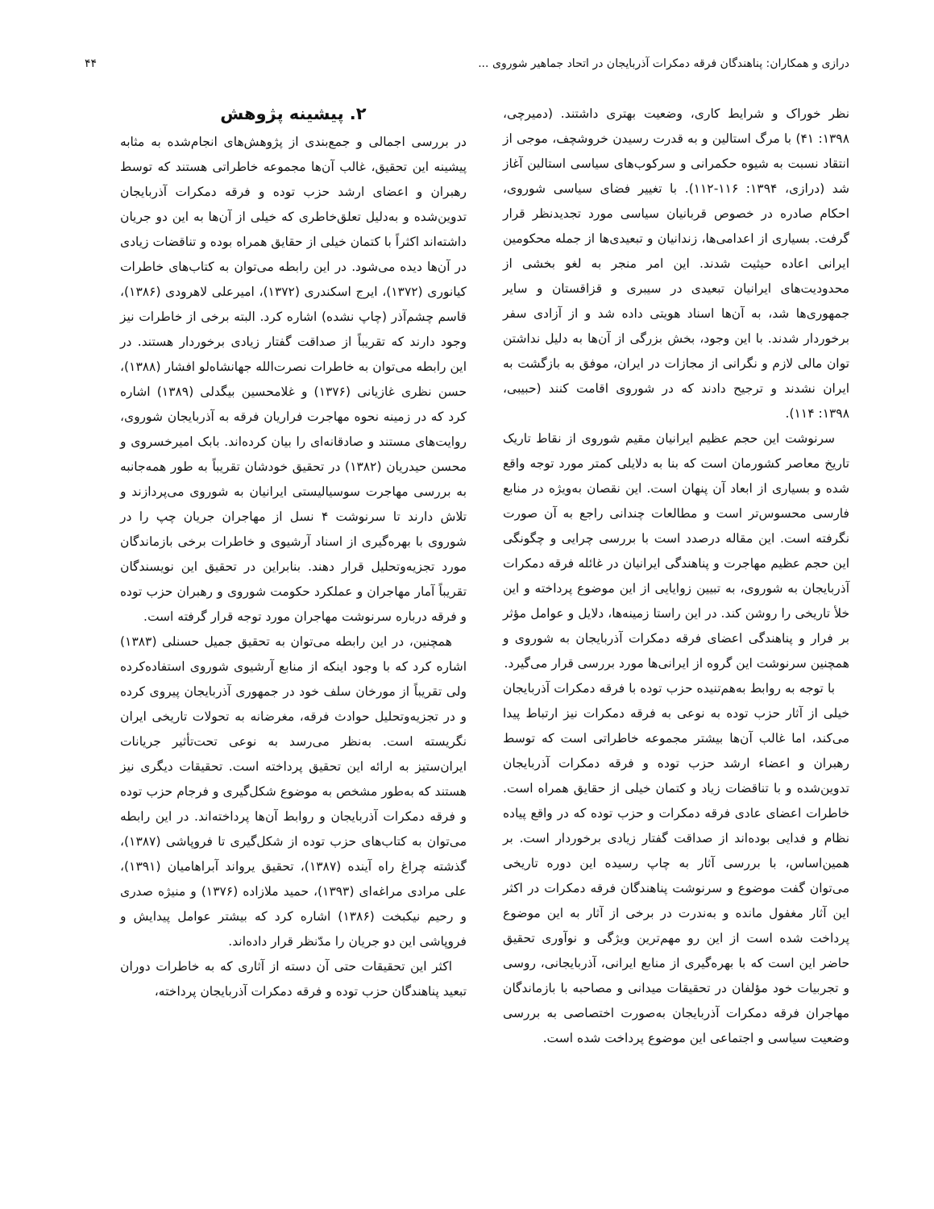درازی و همکاران: پناهندگان فرقه دمکرات آذربایجان در اتحاد جماهیر شوروی ... ۴۴
نظر خوراک و شرایط کاری، وضعیت بهتری داشتند. (دمیرچی، ۱۳۹۸: ۴۱) با مرگ استالین و به قدرت رسیدن خروشچف، موجی از انتقاد نسبت به شیوه حکمرانی و سرکوب‌های سیاسی استالین آغاز شد (درازی، ۱۳۹۴: ۱۱۶-۱۱۲). با تغییر فضای سیاسی شوروی، احکام صادره در خصوص قربانیان سیاسی مورد تجدیدنظر قرار گرفت. بسیاری از اعدامی‌ها، زندانیان و تبعیدی‌ها از جمله محکومین ایرانی اعاده حیثیت شدند. این امر منجر به لغو بخشی از محدودیت‌های ایرانیان تبعیدی در سیبری و قزاقستان و سایر جمهوری‌ها شد، به آن‌ها اسناد هویتی داده شد و از آزادی سفر برخوردار شدند. با این وجود، بخش بزرگی از آن‌ها به دلیل نداشتن توان مالی لازم و نگرانی از مجازات در ایران، موفق به بازگشت به ایران نشدند و ترجیح دادند که در شوروی اقامت کنند (حبیبی، ۱۳۹۸: ۱۱۴).
سرنوشت این حجم عظیم ایرانیان مقیم شوروی از نقاط تاریک تاریخ معاصر کشورمان است که بنا به دلایلی کمتر مورد توجه واقع شده و بسیاری از ابعاد آن پنهان است. این نقصان به‌ویژه در منابع فارسی محسوس‌تر است و مطالعات چندانی راجع به آن صورت نگرفته است. این مقاله درصدد است با بررسی چرایی و چگونگی این حجم عظیم مهاجرت و پناهندگی ایرانیان در غائله فرقه دمکرات آذربایجان به شوروی، به تبیین زوایایی از این موضوع پرداخته و این خلأ تاریخی را روشن کند. در این راستا زمینه‌ها، دلایل و عوامل مؤثر بر فرار و پناهندگی اعضای فرقه دمکرات آذربایجان به شوروی و همچنین سرنوشت این گروه از ایرانی‌ها مورد بررسی قرار می‌گیرد.
با توجه به روابط به‌هم‌تنیده حزب توده با فرقه دمکرات آذربایجان خیلی از آثار حزب توده به نوعی به فرقه دمکرات نیز ارتباط پیدا می‌کند، اما غالب آن‌ها بیشتر مجموعه خاطراتی است که توسط رهبران و اعضاء ارشد حزب توده و فرقه دمکرات آذربایجان تدوین‌شده و با تناقضات زیاد و کتمان خیلی از حقایق همراه است. خاطرات اعضای عادی فرقه دمکرات و حزب توده که در واقع پیاده نظام و فدایی بوده‌اند از صداقت گفتار زیادی برخوردار است. بر همین‌اساس، با بررسی آثار به چاپ رسیده این دوره تاریخی می‌توان گفت موضوع و سرنوشت پناهندگان فرقه دمکرات در اکثر این آثار مغفول مانده و به‌ندرت در برخی از آثار به این موضوع پرداخت شده است از این رو مهم‌ترین ویژگی و نوآوری تحقیق حاضر این است که با بهره‌گیری از منابع ایرانی، آذربایجانی، روسی و تجربیات خود مؤلفان در تحقیقات میدانی و مصاحبه با بازماندگان مهاجران فرقه دمکرات آذربایجان به‌صورت اختصاصی به بررسی وضعیت سیاسی و اجتماعی این موضوع پرداخت شده است.
۲. پیشینه پژوهش
در بررسی اجمالی و جمع‌بندی از پژوهش‌های انجام‌شده به مثابه پیشینه این تحقیق، غالب آن‌ها مجموعه خاطراتی هستند که توسط رهبران و اعضای ارشد حزب توده و فرقه دمکرات آذربایجان تدوین‌شده و به‌دلیل تعلق‌خاطری که خیلی از آن‌ها به این دو جریان داشته‌اند اکثراً با کتمان خیلی از حقایق همراه بوده و تناقضات زیادی در آن‌ها دیده می‌شود. در این رابطه می‌توان به کتاب‌های خاطرات کیانوری (۱۳۷۲)، ایرج اسکندری (۱۳۷۲)، امیرعلی لاهرودی (۱۳۸۶)، قاسم چشم‌آذر (چاپ نشده) اشاره کرد. البته برخی از خاطرات نیز وجود دارند که تقریباً از صداقت گفتار زیادی برخوردار هستند. در این رابطه می‌توان به خاطرات نصرت‌الله جهانشاه‌لو افشار (۱۳۸۸)، حسن نظری غازیانی (۱۳۷۶) و غلامحسین بیگدلی (۱۳۸۹) اشاره کرد که در زمینه نحوه مهاجرت فراریان فرقه به آذربایجان شوروی، روایت‌های مستند و صادقانه‌ای را بیان کرده‌اند. بابک امیرخسروی و محسن حیدریان (۱۳۸۲) در تحقیق خودشان تقریباً به طور همه‌جانبه به بررسی مهاجرت سوسیالیستی ایرانیان به شوروی می‌پردازند و تلاش دارند تا سرنوشت ۴ نسل از مهاجران جریان چپ را در شوروی با بهره‌گیری از اسناد آرشیوی و خاطرات برخی بازماندگان مورد تجزیه‌وتحلیل قرار دهند. بنابراین در تحقیق این نویسندگان تقریباً آمار مهاجران و عملکرد حکومت شوروی و رهبران حزب توده و فرقه درباره سرنوشت مهاجران مورد توجه قرار گرفته است.
همچنین، در این رابطه می‌توان به تحقیق جمیل حسنلی (۱۳۸۳) اشاره کرد که با وجود اینکه از منابع آرشیوی شوروی استفاده‌کرده ولی تقریباً از مورخان سلف خود در جمهوری آذربایجان پیروی کرده و در تجزیه‌وتحلیل حوادث فرقه، مغرضانه به تحولات تاریخی ایران نگریسته است. به‌نظر می‌رسد به نوعی تحت‌تأثیر جریانات ایران‌ستیز به ارائه این تحقیق پرداخته است. تحقیقات دیگری نیز هستند که به‌طور مشخص به موضوع شکل‌گیری و فرجام حزب توده و فرقه دمکرات آذربایجان و روابط آن‌ها پرداخته‌اند. در این رابطه می‌توان به کتاب‌های حزب توده از شکل‌گیری تا فروپاشی (۱۳۸۷)، گذشته چراغ راه آینده (۱۳۸۷)، تحقیق یرواند آبراهامیان (۱۳۹۱)، علی مرادی مراغه‌ای (۱۳۹۳)، حمید ملازاده (۱۳۷۶) و منیژه صدری و رحیم نیکبخت (۱۳۸۶) اشاره کرد که بیشتر عوامل پیدایش و فروپاشی این دو جریان را مدّنظر قرار داده‌اند.
اکثر این تحقیقات حتی آن دسته از آثاری که به خاطرات دوران تبعید پناهندگان حزب توده و فرقه دمکرات آذربایجان پرداخته،